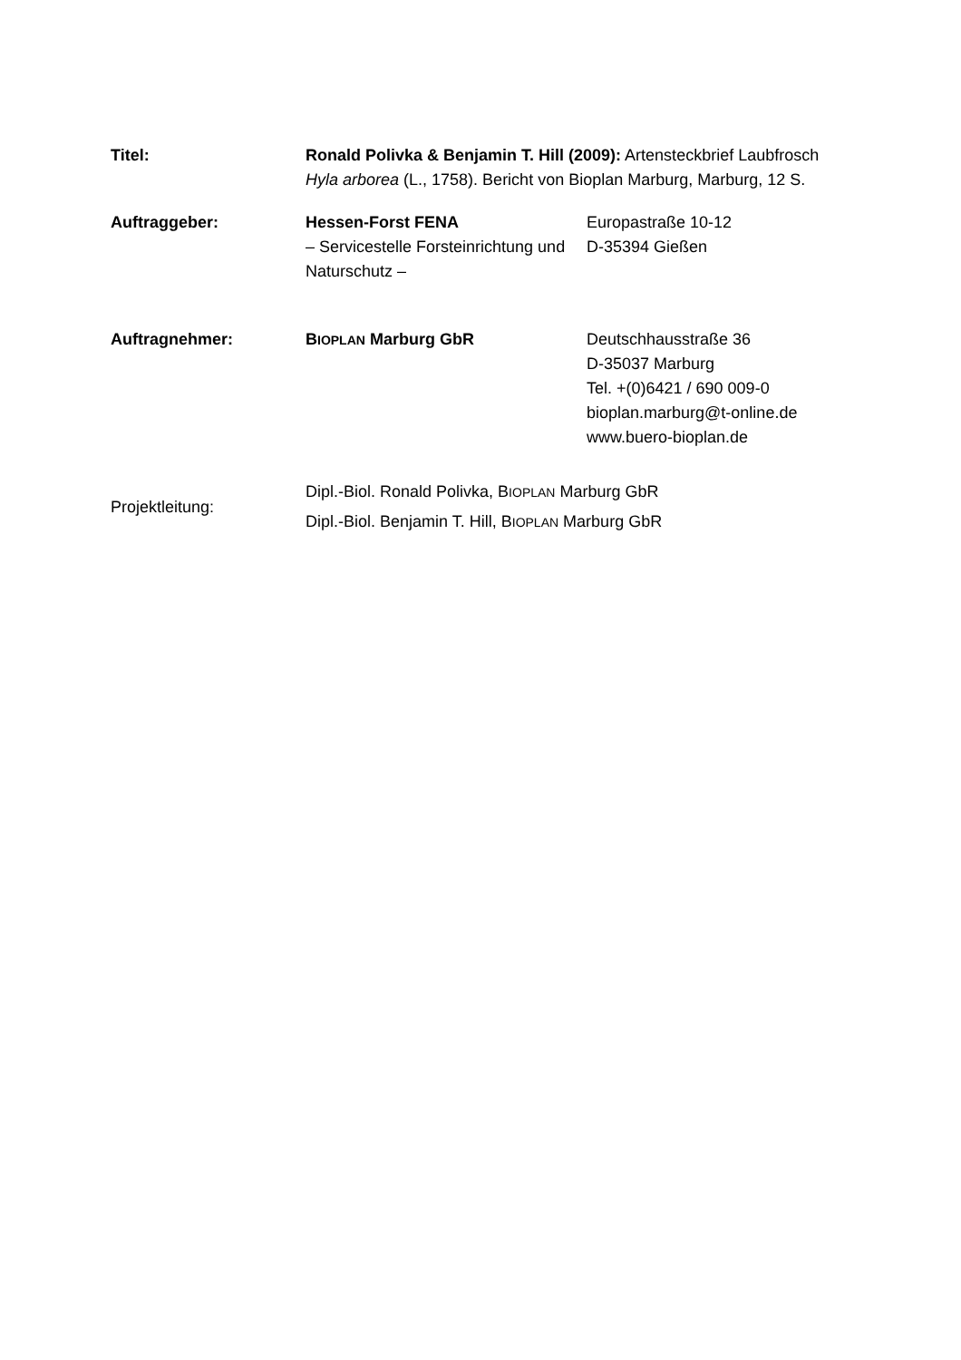| Titel: | Ronald Polivka & Benjamin T. Hill (2009): Artensteckbrief Laubfrosch Hyla arborea (L., 1758). Bericht von Bioplan Marburg, Marburg, 12 S. | |
| Auftraggeber: | Hessen-Forst FENA – Servicestelle Forsteinrichtung und Naturschutz – | Europastraße 10-12 D-35394 Gießen |
| Auftragnehmer: | B IOPLAN Marburg GbR | Deutschhausstraße 36 D-35037 Marburg Tel. +(0)6421 / 690 009-0 bioplan.marburg@t-online.de www.buero-bioplan.de |
| Projektleitung: | Dipl.-Biol. Ronald Polivka, B IOPLAN Marburg GbR Dipl.-Biol. Benjamin T. Hill, B IOPLAN Marburg GbR | |